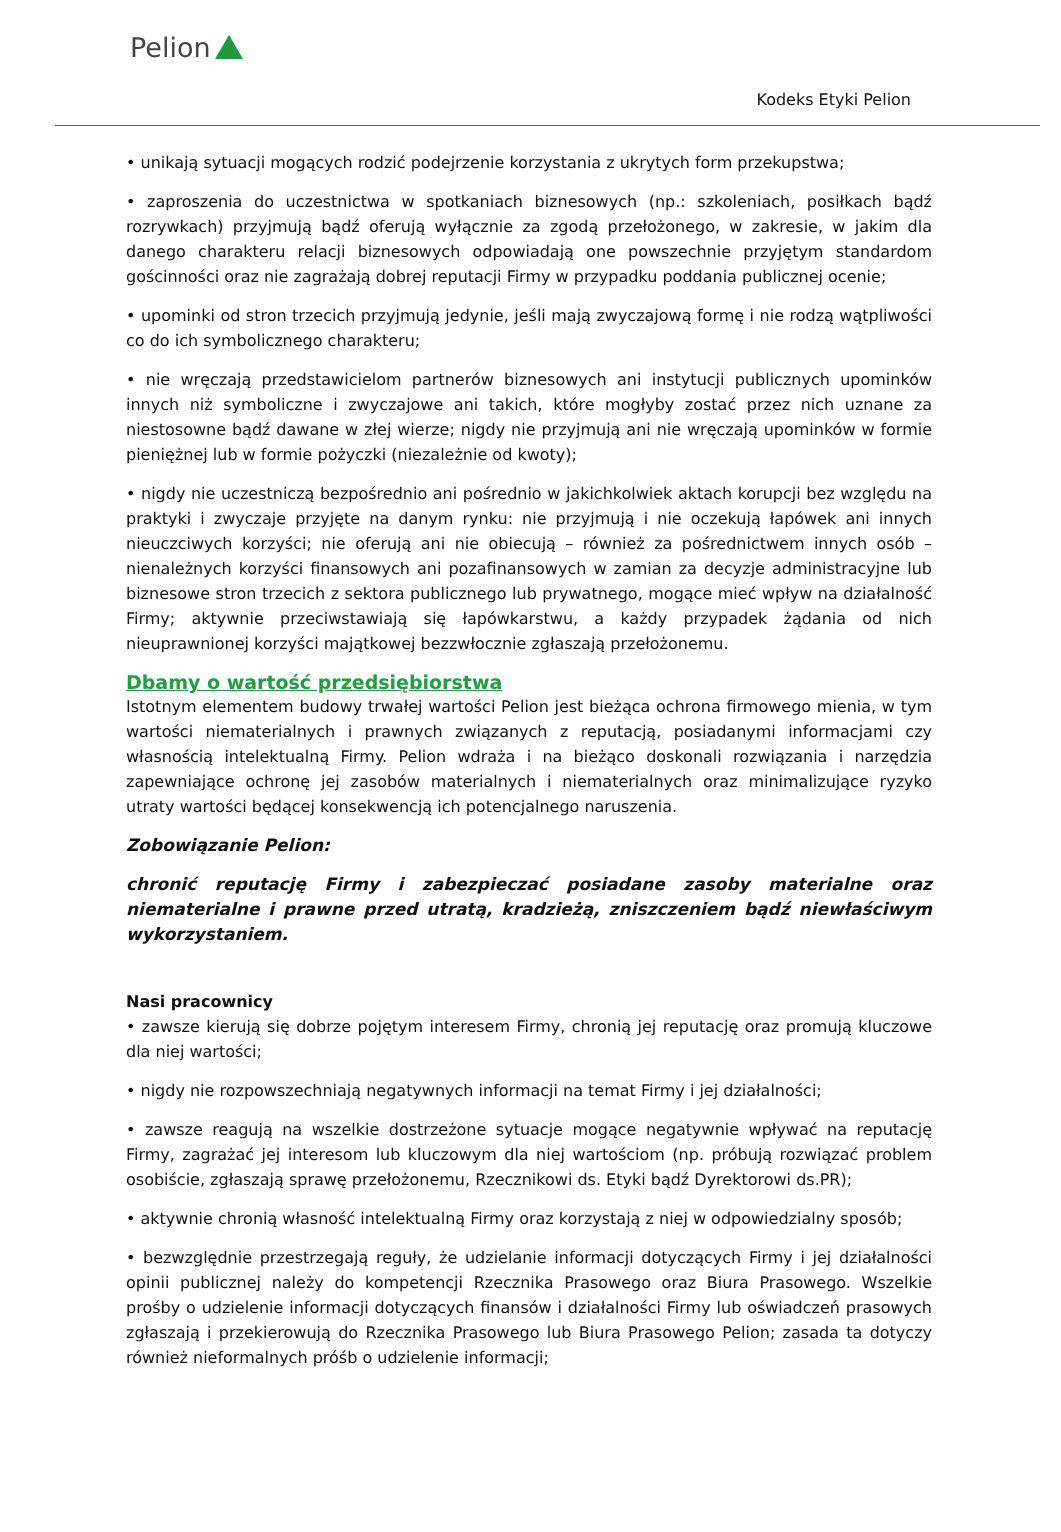Pelion
Kodeks Etyki Pelion
• unikają sytuacji mogących rodzić podejrzenie korzystania z ukrytych form przekupstwa;
• zaproszenia do uczestnictwa w spotkaniach biznesowych (np.: szkoleniach, posiłkach bądź rozrywkach) przyjmują bądź oferują wyłącznie za zgodą przełożonego, w zakresie, w jakim dla danego charakteru relacji biznesowych odpowiadają one powszechnie przyjętym standardom gościnności oraz nie zagrażają dobrej reputacji Firmy w przypadku poddania publicznej ocenie;
• upominki od stron trzecich przyjmują jedynie, jeśli mają zwyczajową formę i nie rodzą wątpliwości co do ich symbolicznego charakteru;
• nie wręczają przedstawicielom partnerów biznesowych ani instytucji publicznych upominków innych niż symboliczne i zwyczajowe ani takich, które mogłyby zostać przez nich uznane za niestosowne bądź dawane w złej wierze; nigdy nie przyjmują ani nie wręczają upominków w formie pieniężnej lub w formie pożyczki (niezależnie od kwoty);
• nigdy nie uczestniczą bezpośrednio ani pośrednio w jakichkolwiek aktach korupcji bez względu na praktyki i zwyczaje przyjęte na danym rynku: nie przyjmują i nie oczekują łapówek ani innych nieuczciwych korzyści; nie oferują ani nie obiecują – również za pośrednictwem innych osób – nienależnych korzyści finansowych ani pozafinansowych w zamian za decyzje administracyjne lub biznesowe stron trzecich z sektora publicznego lub prywatnego, mogące mieć wpływ na działalność Firmy; aktywnie przeciwstawiają się łapówkarstwu, a każdy przypadek żądania od nich nieuprawnionej korzyści majątkowej bezzwłocznie zgłaszają przełożonemu.
Dbamy o wartość przedsiębiorstwa
Istotnym elementem budowy trwałej wartości Pelion jest bieżąca ochrona firmowego mienia, w tym wartości niematerialnych i prawnych związanych z reputacją, posiadanymi informacjami czy własnością intelektualną Firmy. Pelion wdraża i na bieżąco doskonali rozwiązania i narzędzia zapewniające ochronę jej zasobów materialnych i niematerialnych oraz minimalizujące ryzyko utraty wartości będącej konsekwencją ich potencjalnego naruszenia.
Zobowiązanie Pelion:
chronić reputację Firmy i zabezpieczać posiadane zasoby materialne oraz niematerialne i prawne przed utratą, kradzieżą, zniszczeniem bądź niewłaściwym wykorzystaniem.
Nasi pracownicy
• zawsze kierują się dobrze pojętym interesem Firmy, chronią jej reputację oraz promują kluczowe dla niej wartości;
• nigdy nie rozpowszechniają negatywnych informacji na temat Firmy i jej działalności;
• zawsze reagują na wszelkie dostrzeżone sytuacje mogące negatywnie wpływać na reputację Firmy, zagrażać jej interesom lub kluczowym dla niej wartościom (np. próbują rozwiązać problem osobiście, zgłaszają sprawę przełożonemu, Rzecznikowi ds. Etyki bądź Dyrektorowi ds.PR);
• aktywnie chronią własność intelektualną Firmy oraz korzystają z niej w odpowiedzialny sposób;
• bezwzględnie przestrzegają reguły, że udzielanie informacji dotyczących Firmy i jej działalności opinii publicznej należy do kompetencji Rzecznika Prasowego oraz Biura Prasowego. Wszelkie prośby o udzielenie informacji dotyczących finansów i działalności Firmy lub oświadczeń prasowych zgłaszają i przekierowują do Rzecznika Prasowego lub Biura Prasowego Pelion; zasada ta dotyczy również nieformalnych próśb o udzielenie informacji;